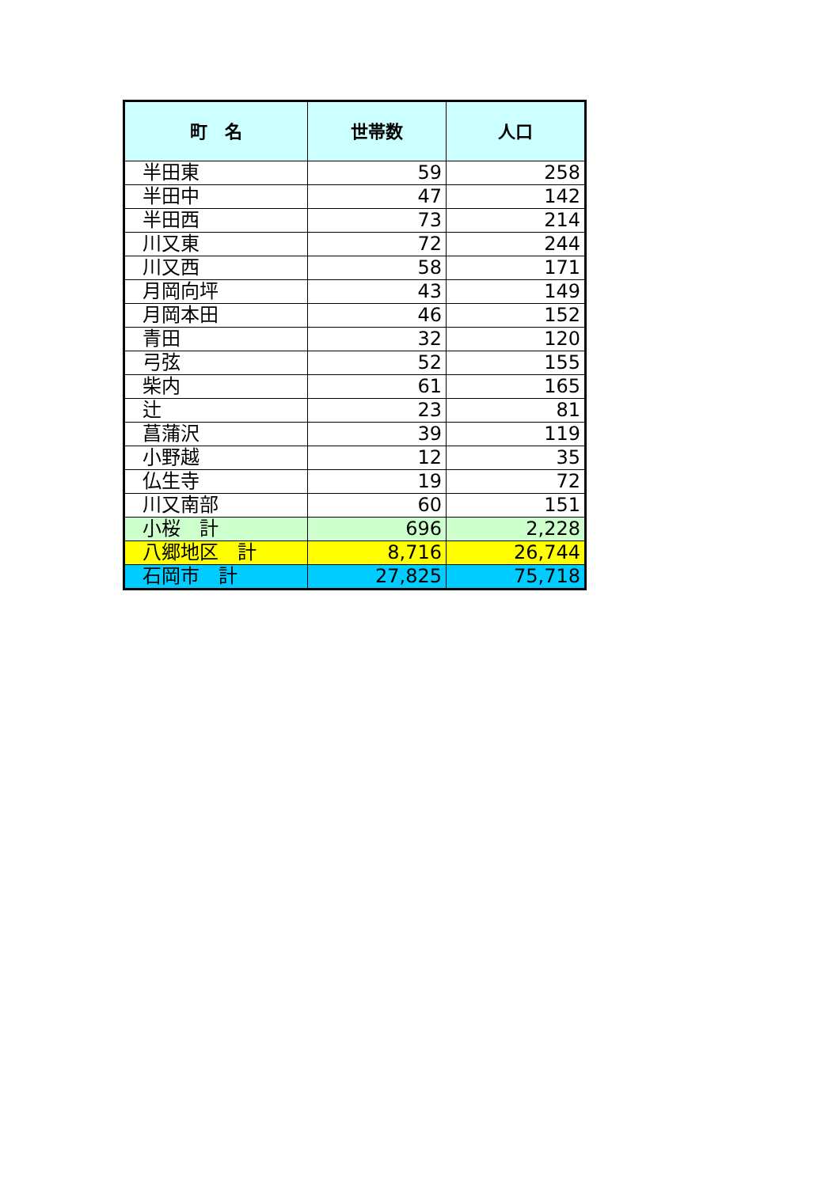| 町 名 | 世帯数 | 人口 |
| --- | --- | --- |
| 半田東 | 59 | 258 |
| 半田中 | 47 | 142 |
| 半田西 | 73 | 214 |
| 川又東 | 72 | 244 |
| 川又西 | 58 | 171 |
| 月岡向坪 | 43 | 149 |
| 月岡本田 | 46 | 152 |
| 青田 | 32 | 120 |
| 弓弦 | 52 | 155 |
| 柴内 | 61 | 165 |
| 辻 | 23 | 81 |
| 菖蒲沢 | 39 | 119 |
| 小野越 | 12 | 35 |
| 仏生寺 | 19 | 72 |
| 川又南部 | 60 | 151 |
| 小桜 計 | 696 | 2,228 |
| 八郷地区 計 | 8,716 | 26,744 |
| 石岡市 計 | 27,825 | 75,718 |